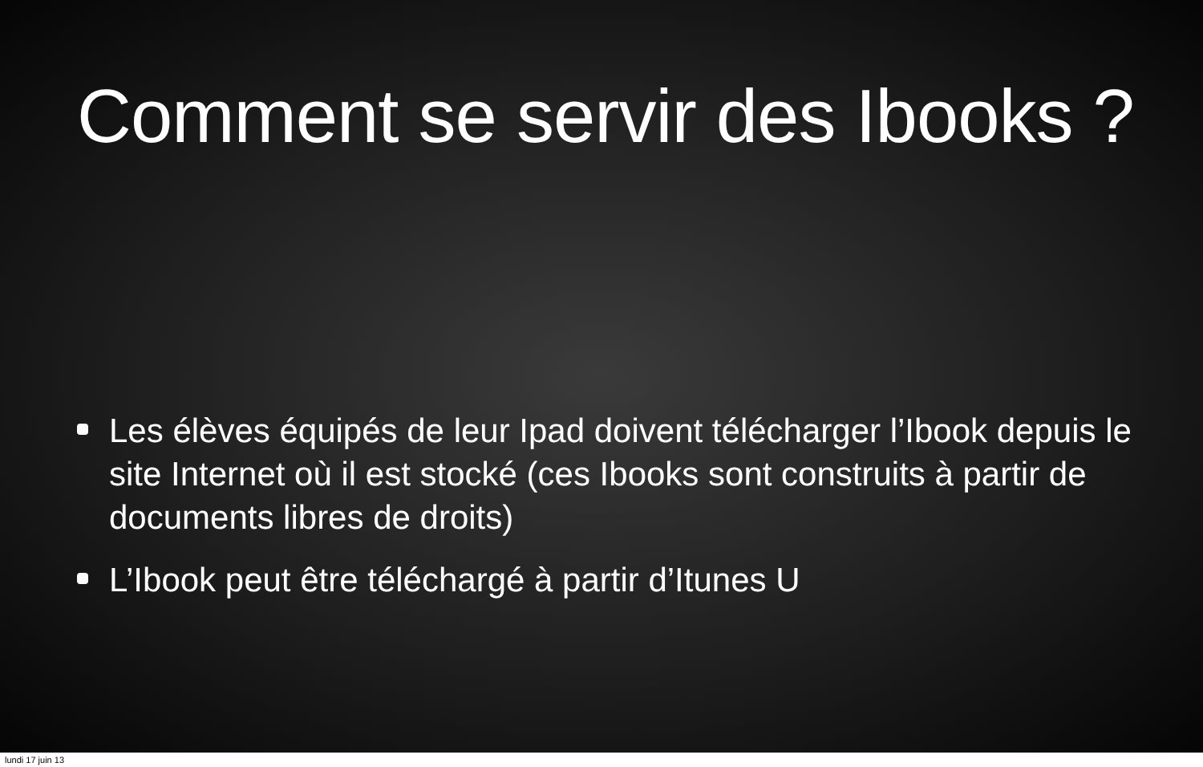Comment se servir des Ibooks ?
Les élèves équipés de leur Ipad doivent télécharger l’Ibook depuis le site Internet où il est stocké (ces Ibooks sont construits à partir de documents libres de droits)
L’Ibook peut être téléchargé à partir d’Itunes U
lundi 17 juin 13